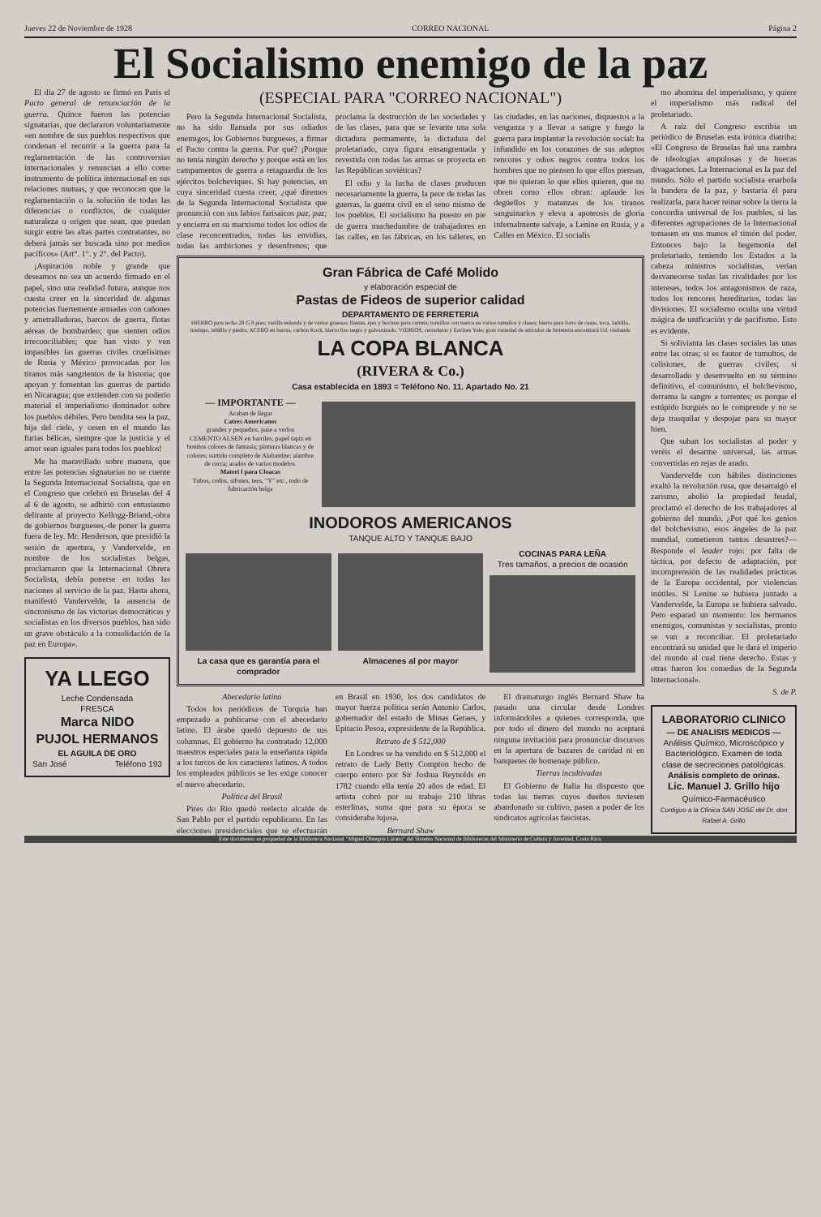Jueves 22 de Noviembre de 1928 CORREO NACIONAL Página 2
El Socialismo enemigo de la paz
El día 27 de agosto se firmó en París el Pacto general de renunciación de la guerra. Quince fueron las potencias signatarias, que declararon voluntariamente «en nombre de sus pueblos respectivos que condenan el recurrir a la guerra para la reglamentación de las controversias internacionales y renuncian a ello como instrumento de política internacional en sus relaciones mutuas, y que reconocen que la reglamentación o la solución de todas las diferencias o conflictos, de cualquier naturaleza u origen que sean, que puedan surgir entre las altas partes contratantes, no deberá jamás ser buscada sino por medios pacíficos» (Art°. 1°. y 2°. del Pacto).
¡Aspiración noble y grande que deseamos no sea un acuerdo firmado en el papel, sino una realidad futura, aunque nos cuesta creer en la sinceridad de algunas potencias fuertemente armadas con cañones y ametralladoras, barcos de guerra, flotas aéreas de bombardeo; que sienten odios irreconciliables; que han visto y ven impasibles las guerras civiles cruelísimas de Rusia y México provocadas por los tiranos más sangrientos de la historia; que apoyan y fomentan las guerras de partido en Nicaragua; que extienden con su poderío material el imperialismo dominador sobre los pueblos débiles. Pero bendita sea la paz, hija del cielo, y cesen en el mundo las furias bélicas, siempre que la justicia y el amor sean iguales para todos los pueblos!
Me ha maravillado sobre manera, que entre las potencias signatarias no se cuente la Segunda Internacional Socialista, que en el Congreso que celebró en Bruselas del 4 al 6 de agosto, se adhirió con entusiasmo delirante al proyecto Kellogg-Briand,-obra de gobiernos burgueses,-de poner la guerra fuera de ley. Mr. Henderson, que presidió la sesión de apertura, y Vandervelde, en nombre de los socialistas belgas, proclamaron que la Internacional Obrera Socialista, debía ponerse en todas las naciones al servicio de la paz. Hasta ahora, manifestó Vandervelde, la ausencia de sincronismo de las victorias democráticas y socialistas en los diversos pueblos, han sido un grave obstáculo a la consolidación de la paz en Europa».
YA LLEGO
Leche Condensada
FRESCA
Marca NIDO
PUJOL HERMANOS
EL AGUILA DE ORO
San José Teléfono 193
(ESPECIAL PARA "CORREO NACIONAL")
Pero la Segunda Internacional Socialista, no ha sido llamada por sus odiados enemigos, los Gobiernos burgueses, a firmar el Pacto contra la guerra. Por qué? ¡Porque no tenía ningún derecho y porque está en los campamentos de guerra a retaguardia de los ejércitos bolcheviques. Si hay potencias, en cuya sinceridad cuesta creer, ¿qué diremos de la Segunda Internacional Socialista que pronunció con sus labios farisaicos paz, paz; y encierra en su marxismo todos los odios de clase reconcentrados, todas las envidias, todas las ambiciones y desenfrenos; que proclama la destrucción de las sociedades y de las clases, para que se levante una sola dictadura permamente, la dictadura del proletariado, cuya figura ensangrentada y revestida con todas las armas se proyecta en las Repúblicas soviéticas?
El odio y la lucha de clases producen necesariamente la guerra, la peor de todas las guerras, la guerra civil en el seno mismo de los pueblos. El socialismo ha puesto en pie de guerra muchedumbre de trabajadores en las calles, en las fábricas, en los talleres, en las ciudades, en las naciones, dispuestos a la venganza y a llevar a sangre y fuego la guerra para implantar la revolución social: ha infundido en los corazones de sus adeptos rencores y odios negros contra todos los hombres que no piensen lo que ellos piensan, que no quieran lo que ellos quieren, que no obren como ellos obran: aplaude los degüellos y matanzas de los tiranos sanguinarios y eleva a apoteosis de gloria infernalmente salvaje, a Lenine en Rusia, y a Calles en México. El socialis
Gran Fábrica de Café Molido
y elaboración especial de
Pastas de Fideos de superior calidad
DEPARTAMENTO DE FERRETERIA
HIERRO para techo 28 G 8 pies; varilla redonda y de varios gruesos; llantas, ejes y bocinas para carreta; tornillos con tuerca en varios tamaños y clases; hierro para forro de casas, roca, ladrillo, traslapo, tablilla y piedra. ACERO en barras, carbón Kock, hierro liso negro y galvanizado. VIDRIOS, cerraduras y llavines Yale; gran variedad de artículos de ferretería encontrará Ud. visitando
LA COPA BLANCA
(RIVERA & Co.)
Casa establecida en 1893 = Teléfono No. 11. Apartado No. 21
— IMPORTANTE —
Acaban de llegar
Catres Americanos
grandes y pequeños, pase a verlos
CEMENTO ALSEN en barriles; papel tapiz en bonitos colores de fantasía; pinturas blancas y de colores; surtido completo de Alabastine; alambre de cerca; arados de varios modelos.
Materi l para Cloacas
Tubos, codos, sifones, tees, "Y" etc., todo de fabricación belga
INODOROS AMERICANOS
TANQUE ALTO Y TANQUE BAJO
La casa que es garantía para el comprador
Almacenes al por mayor COCINAS PARA LEÑA
Tres tamaños, a precios de ocasión
Abecedario latino
Todos los periódicos de Turquía han empezado a publicarse con el abecedario latino. El árabe quedó depuesto de sus columnas. El gobierno ha contratado 12,000 maestros especiales para la enseñanza rápida a los turcos de los caracteres latinos. A todos los empleados públicos se les exige conocer el nuevo abecedario.
Política del Brasil
Pires do Rio quedó reelecto alcalde de San Pablo por el partido republicano. En las elecciones presidenciales que se efectuarán en Brasil en 1930, los dos candidatos de mayor fuerza política serán Antonio Carlos, gobernador del estado de Minas Geraes, y Epitacio Pesoa, expresidente de la República.
Retrato de $ 512,000
En Londres se ha vendido en $ 512,000 el retrato de Lady Betty Compton hecho de cuerpo entero por Sir Joshua Reynolds en 1782 cuando ella tenía 20 años de edad. El artista cobró por su trabajo 210 libras esterlinas, suma que para su época se consideraba lujosa.
Bernard Shaw
El dramaturgo inglés Bernard Shaw ha pasado una circular desde Londres informándoles a quienes corresponda, que por todo el dinero del mundo no aceptará ninguna invitación para pronunciar discursos en la apertura de bazares de caridad ni en banquetes de homenaje público.
Tierras incultivadas
El Gobierno de Italia ha dispuesto que todas las tierras cuyos dueños tuviesen abandonado su cultivo, pasen a poder de los sindicatos agrícolas fascistas.
mo abomina del imperialismo, y quiere el imperialismo más radical del proletariado.
A raíz del Congreso escribía un periódico de Bruselas esta irónica diatriba: «El Congreso de Bruselas fué una zambra de ideologías ampulosas y de huecas divagaciones. La Internacional es la paz del mundo. Sólo el partido socialista enarbola la bandera de la paz, y bastaría él para realizarla, para hacer reinar sobre la tierra la concordia universal de los pueblos, si las diferentes agrupaciones de la Internacional tomasen en sus manos el timón del poder. Entonces bajo la hegemonía del proletariado, teniendo los Estados a la cabeza ministros socialistas, verían desvanecerse todas las rivalidades por los intereses, todos los antagonismos de raza, todos los rencores hereditarios, todas las divisiones. El socialismo oculta una virtud mágica de unificación y de pacifismo. Esto es evidente.
Si solivianta las clases sociales las unas entre las otras; si es fautor de tumultos, de colisiones, de guerras civiles; si desarrollado y desenvuelto en su término definitivo, el comunismo, el bolchevismo, derrama la sangre a torrentes; es porque el estúpido burgués no le comprende y no se deja trasquilar y despojar para su mayor bien.
Que suban los socialistas al poder y veréis el desarme universal, las armas convertidas en rejas de arado.
Vandervelde con hábiles distinciones exaltó la revolución rusa, que desarraigó el zarismo, abolió la propiedad feudal, proclamó el derecho de los trabajadores al gobierno del mundo. ¿Por qué los genios del bolchevismo, esos ángeles de la paz mundial, cometieron tantos desastres?—Responde el leader rojo: por falta de táctica, por defecto de adaptación, por incomprensión de las realidades prácticas de la Europa occidental, por violencias inútiles. Si Lenine se hubiera juntado a Vandervelde, la Europa se hubiera salvado. Pero esparad un momento: los hermanos enemigos, comunistas y socialistas, pronto se van a reconciliar. El proletariado encontrará su unidad que le dará el imperio del mundo al cual tiene derecho. Estas y otras fueron los comedias de la Segunda Internacional».
S. de P.
LABORATORIO CLINICO— DE ANALISIS MEDICOS —Análisis Químico, Microscópico y Bacteriológico. Examen de toda clase de secreciones patológicas.
Análisis completo de orinas.
Lic. Manuel J. Grillo hijo
Químico-Farmacéutico
Contiguo a la Clínica SAN JOSE del Dr. don Rafael A. Grillo
Este documento es propiedad de la Biblioteca Nacional "Miguel Obregón Lizano" del Sistema Nacional de Bibliotecas del Ministerio de Cultura y Juventud, Costa Rica.